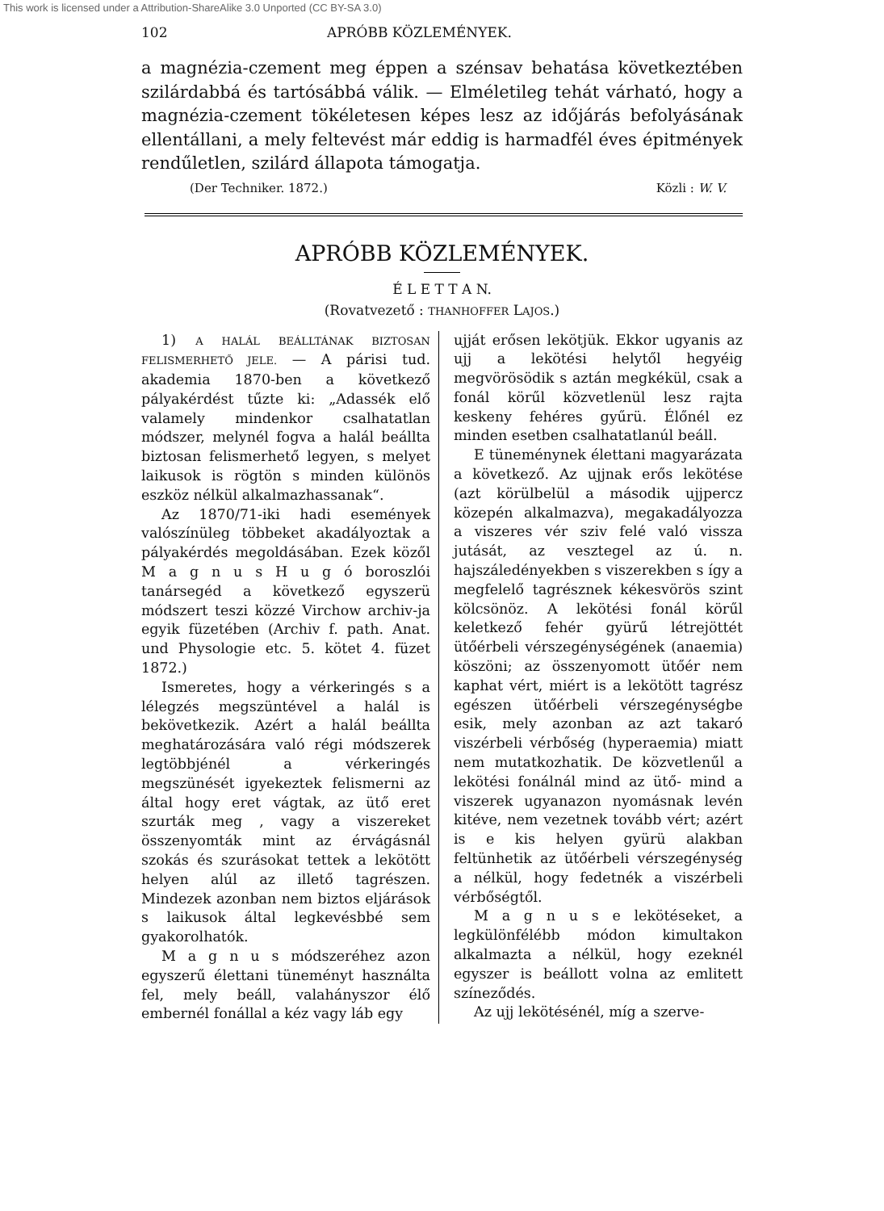This work is licensed under a Attribution-ShareAlike 3.0 Unported (CC BY-SA 3.0)
102 APRÓBB KÖZLEMÉNYEK.
a magnézia-czement meg éppen a szénsav behatása következtében szilárdabbá és tartósábbá válik. — Elméletileg tehát várható, hogy a magnézia-czement tökéletesen képes lesz az időjárás befolyásának ellentállani, a mely feltevést már eddig is harmadfél éves épitmények rendűletlen, szilárd állapota támogatja.
(Der Techniker. 1872.) Közli : W. V.
APRÓBB KÖZLEMÉNYEK.
É L E T T A N.
(Rovatvezető : THANHOFFER LAJOS.)
1) A HALÁL BEÁLLTÁNAK BIZTOSAN FELISMERHETŐ JELE. — A párisi tud. akademia 1870-ben a következő pályakérdést tűzte ki: „Adassék elő valamely mindenkor csalhatatlan módszer, melynél fogva a halál beállta biztosan felismerhető legyen, s melyet laikusok is rögtön s minden különös eszköz nélkül alkalmazhassanak“.
Az 1870/71-iki hadi események valószínüleg többeket akadályoztak a pályakérdés megoldásában. Ezek közől M a g n u s H u g ó boroszlói tanársegéd a következő egyszerü módszert teszi közzé Virchow archiv-ja egyik füzetében (Archiv f. path. Anat. und Physologie etc. 5. kötet 4. füzet 1872.)
Ismeretes, hogy a vérkeringés s a lélegzés megszüntével a halál is bekövetkezik. Azért a halál beállta meghatározására való régi módszerek legtöbbjénél a vérkeringés megszünését igyekeztek felismerni az által hogy eret vágtak, az ütő eret szurták meg , vagy a viszereket összenyomták mint az érvágásnál szokás és szurásokat tettek a lekötött helyen alúl az illető tagrészen. Mindezek azonban nem biztos eljárások s laikusok által legkevésbbé sem gyakorolhatók.
M a g n u s módszeréhez azon egyszerű élettani tüneményt használta fel, mely beáll, valahányszor élő embernél fonállal a kéz vagy láb egy
ujját erősen lekötjük. Ekkor ugyanis az ujj a lekötési helytől hegyéig megvörösödik s aztán megkékül, csak a fonál körűl közvetlenül lesz rajta keskeny fehéres gyűrü. Élőnél ez minden esetben csalhatatlanúl beáll.
E tüneménynek élettani magyarázata a következő. Az ujjnak erős lekötése (azt körülbelül a második ujjpercz közepén alkalmazva), megakadályozza a viszeres vér sziv felé való vissza jutását, az vesztegel az ú. n. hajszáledényekben s viszerekben s így a megfelelő tagrésznek kékesvörös szint kölcsönöz. A lekötési fonál körűl keletkező fehér gyürű létrejöttét ütőérbeli vérszegénységének (anaemia) köszöni; az összenyomott ütőér nem kaphat vért, miért is a lekötött tagrész egészen ütőérbeli vérszegénységbe esik, mely azonban az azt takaró viszérbeli vérbőség (hyperaemia) miatt nem mutatkozhatik. De közvetlenűl a lekötési fonálnál mind az ütő- mind a viszerek ugyanazon nyomásnak levén kitéve, nem vezetnek tovább vért; azért is e kis helyen gyürü alakban feltünhetik az ütőérbeli vérszegénység a nélkül, hogy fedetnék a viszérbeli vérbőségtől.
M a g n u s e lekötéseket, a legkülönfélébb módon kimultakon alkalmazta a nélkül, hogy ezeknél egyszer is beállott volna az emlitett színeződés.
Az ujj lekötésénél, míg a szerve-